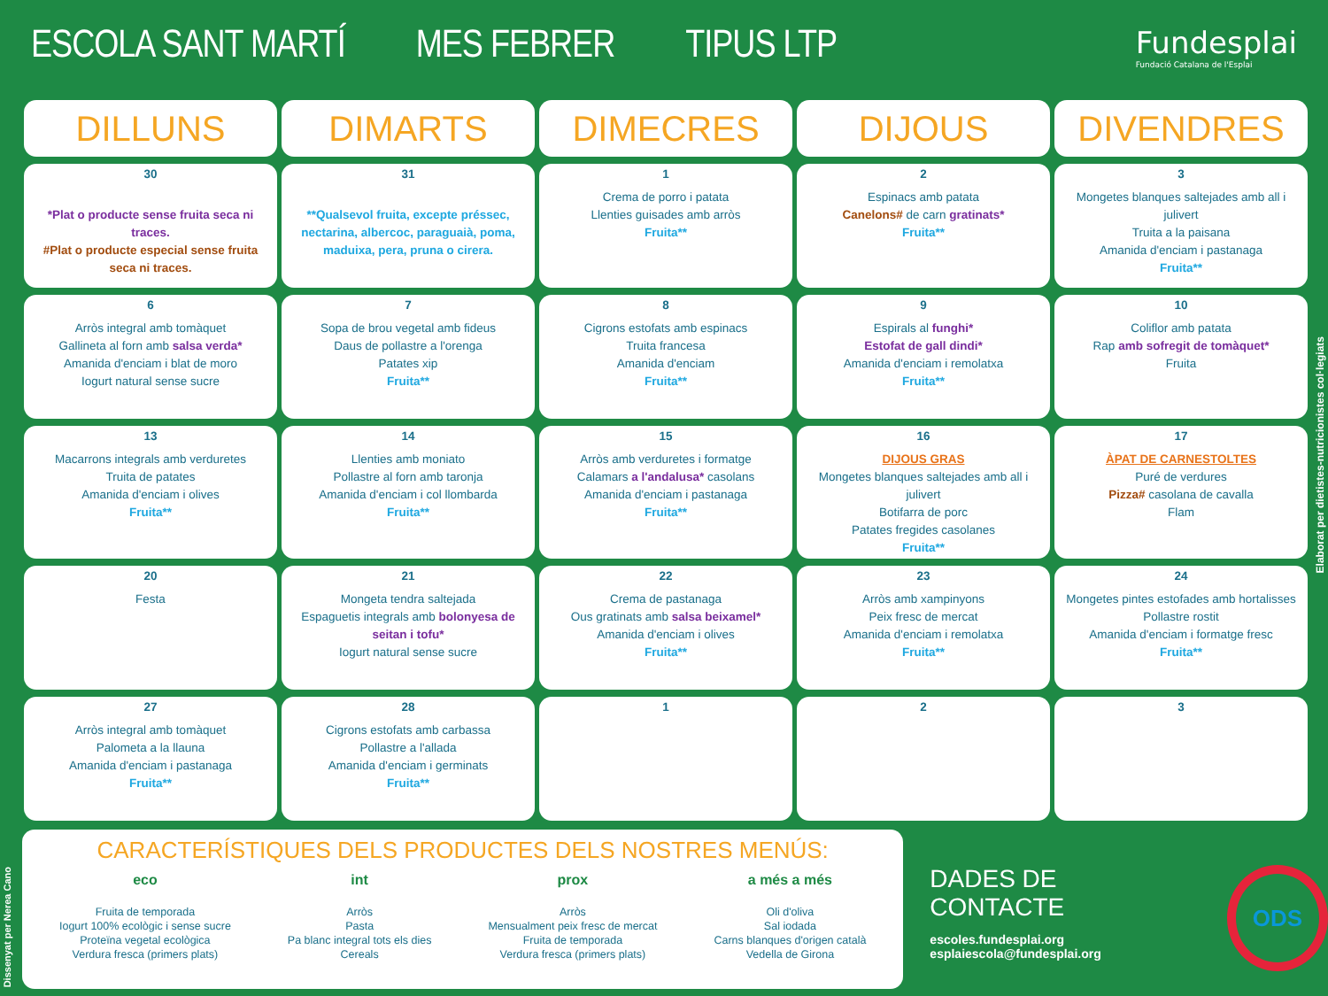ESCOLA SANT MARTÍ MES FEBRER TIPUS LTP Fundesplai
Fundació Catalana de l'Esplai
| DILLUNS | DIMARTS | DIMECRES | DIJOUS | DIVENDRES |
| --- | --- | --- | --- | --- |
| 30 *Plat o producte sense fruita seca ni traces. #Plat o producte especial sense fruita seca ni traces. | 31 **Qualsevol fruita, excepte préssec, nectarina, albercoc, paraguaià, poma, maduixa, pera, pruna o cirera. | 1 Crema de porro i patata Llenties guisades amb arròs Fruita** | 2 Espinacs amb patata Canelons# de carn gratinats* Fruita** | 3 Mongetes blanques saltejades amb all i julivert Truita a la paisana Amanida d'enciam i pastanaga Fruita** |
| 6 Arròs integral amb tomàquet Gallineta al forn amb salsa verda* Amanida d'enciam i blat de moro Iogurt natural sense sucre | 7 Sopa de brou vegetal amb fideus Daus de pollastre a l'orenga Patates xip Fruita** | 8 Cigrons estofats amb espinacs Truita francesa Amanida d'enciam Fruita** | 9 Espirals al funghi* Estofat de gall dindi* Amanida d'enciam i remolatxa Fruita** | 10 Coliflor amb patata Rap amb sofregit de tomàquet* Fruita |
| 13 Macarrons integrals amb verduretes Truita de patates Amanida d'enciam i olives Fruita** | 14 Llenties amb moniato Pollastre al forn amb taronja Amanida d'enciam i col llombarda Fruita** | 15 Arròs amb verduretes i formatge Calamars a l'andalusa* casolans Amanida d'enciam i pastanaga Fruita** | 16 DIJOUS GRAS Mongetes blanques saltejades amb all i julivert Botifarra de porc Patates fregides casolanes Fruita** | 17 ÀPAT DE CARNESTOLTES Puré de verdures Pizza# casolana de cavalla Flam |
| 20 Festa | 21 Mongeta tendra saltejada Espaguetis integrals amb bolonyesa de seitan i tofu* Iogurt natural sense sucre | 22 Crema de pastanaga Ous gratinats amb salsa beixamel* Amanida d'enciam i olives Fruita** | 23 Arròs amb xampinyons Peix fresc de mercat Amanida d'enciam i remolatxa Fruita** | 24 Mongetes pintes estofades amb hortalisses Pollastre rostit Amanida d'enciam i formatge fresc Fruita** |
| 27 Arròs integral amb tomàquet Palometa a la llauna Amanida d'enciam i pastanaga Fruita** | 28 Cigrons estofats amb carbassa Pollastre a l'allada Amanida d'enciam i germinats Fruita** | 1 | 2 | 3 |
CARACTERÍSTIQUES DELS PRODUCTES DELS NOSTRES MENÚS:
eco
Fruita de temporada
Iogurt 100% ecològic i sense sucre
Proteïna vegetal ecològica
Verdura fresca (primers plats)
int
Arròs
Pasta
Pa blanc integral tots els dies
Cereals
prox
Arròs
Mensualment peix fresc de mercat
Fruita de temporada
Verdura fresca (primers plats)
a més a més
Oli d'oliva
Sal iodada
Carns blanques d'origen català
Vedella de Girona
DADES DE CONTACTE
escoles.fundesplai.org
esplaiescola@fundesplai.org
ODS
Elaborat per dietistes-nutricionistes col·legiats
Dissenyat per Nerea Cano